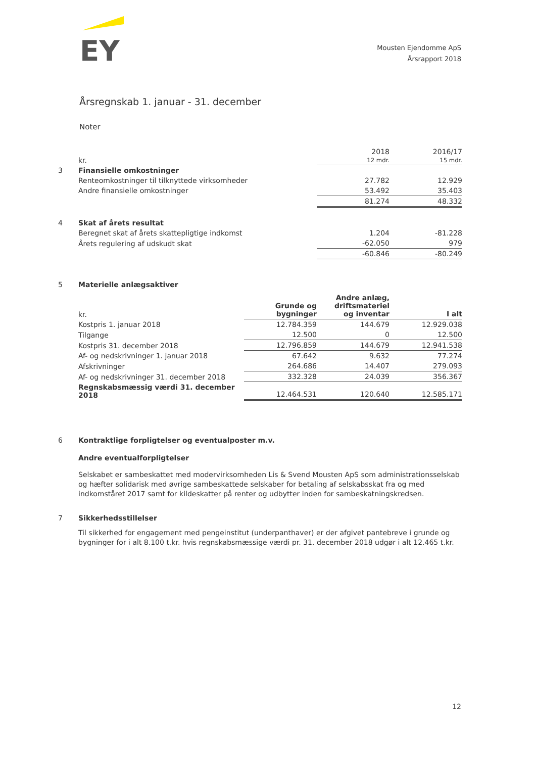EY
Mousten Ejendomme ApS
Årsrapport 2018
Årsregnskab 1. januar - 31. december
Noter
| | kr. | 2018 12 mdr. | 2016/17 15 mdr. |
| --- | --- | --- | --- |
| 3 | Finansielle omkostninger | | |
| | Renteomkostninger til tilknyttede virksomheder | 27.782 | 12.929 |
| | Andre finansielle omkostninger | 53.492 | 35.403 |
| | | 81.274 | 48.332 |
| 4 | Skat af årets resultat | | |
| | Beregnet skat af årets skattepligtige indkomst | 1.204 | -81.228 |
| | Årets regulering af udskudt skat | -62.050 | 979 |
| | | -60.846 | -80.249 |
5 Materielle anlægsaktiver
| | kr. | Grunde og bygninger | Andre anlæg, driftsmateriel og inventar | I alt |
| --- | --- | --- | --- | --- |
| | Kostpris 1. januar 2018 | 12.784.359 | 144.679 | 12.929.038 |
| | Tilgange | 12.500 | 0 | 12.500 |
| | Kostpris 31. december 2018 | 12.796.859 | 144.679 | 12.941.538 |
| | Af- og nedskrivninger 1. januar 2018 | 67.642 | 9.632 | 77.274 |
| | Afskrivninger | 264.686 | 14.407 | 279.093 |
| | Af- og nedskrivninger 31. december 2018 | 332.328 | 24.039 | 356.367 |
| | Regnskabsmæssig værdi 31. december 2018 | 12.464.531 | 120.640 | 12.585.171 |
6 Kontraktlige forpligtelser og eventualposter m.v.
Andre eventualforpligtelser
Selskabet er sambeskattet med modervirksomheden Lis & Svend Mousten ApS som administrationsselskab og hæfter solidarisk med øvrige sambeskattede selskaber for betaling af selskabsskat fra og med indkomståret 2017 samt for kildeskatter på renter og udbytter inden for sambeskatningskredsen.
7 Sikkerhedsstillelser
Til sikkerhed for engagement med pengeinstitut (underpanthaver) er der afgivet pantebreve i grunde og bygninger for i alt 8.100 t.kr. hvis regnskabsmæssige værdi pr. 31. december 2018 udgør i alt 12.465 t.kr.
12